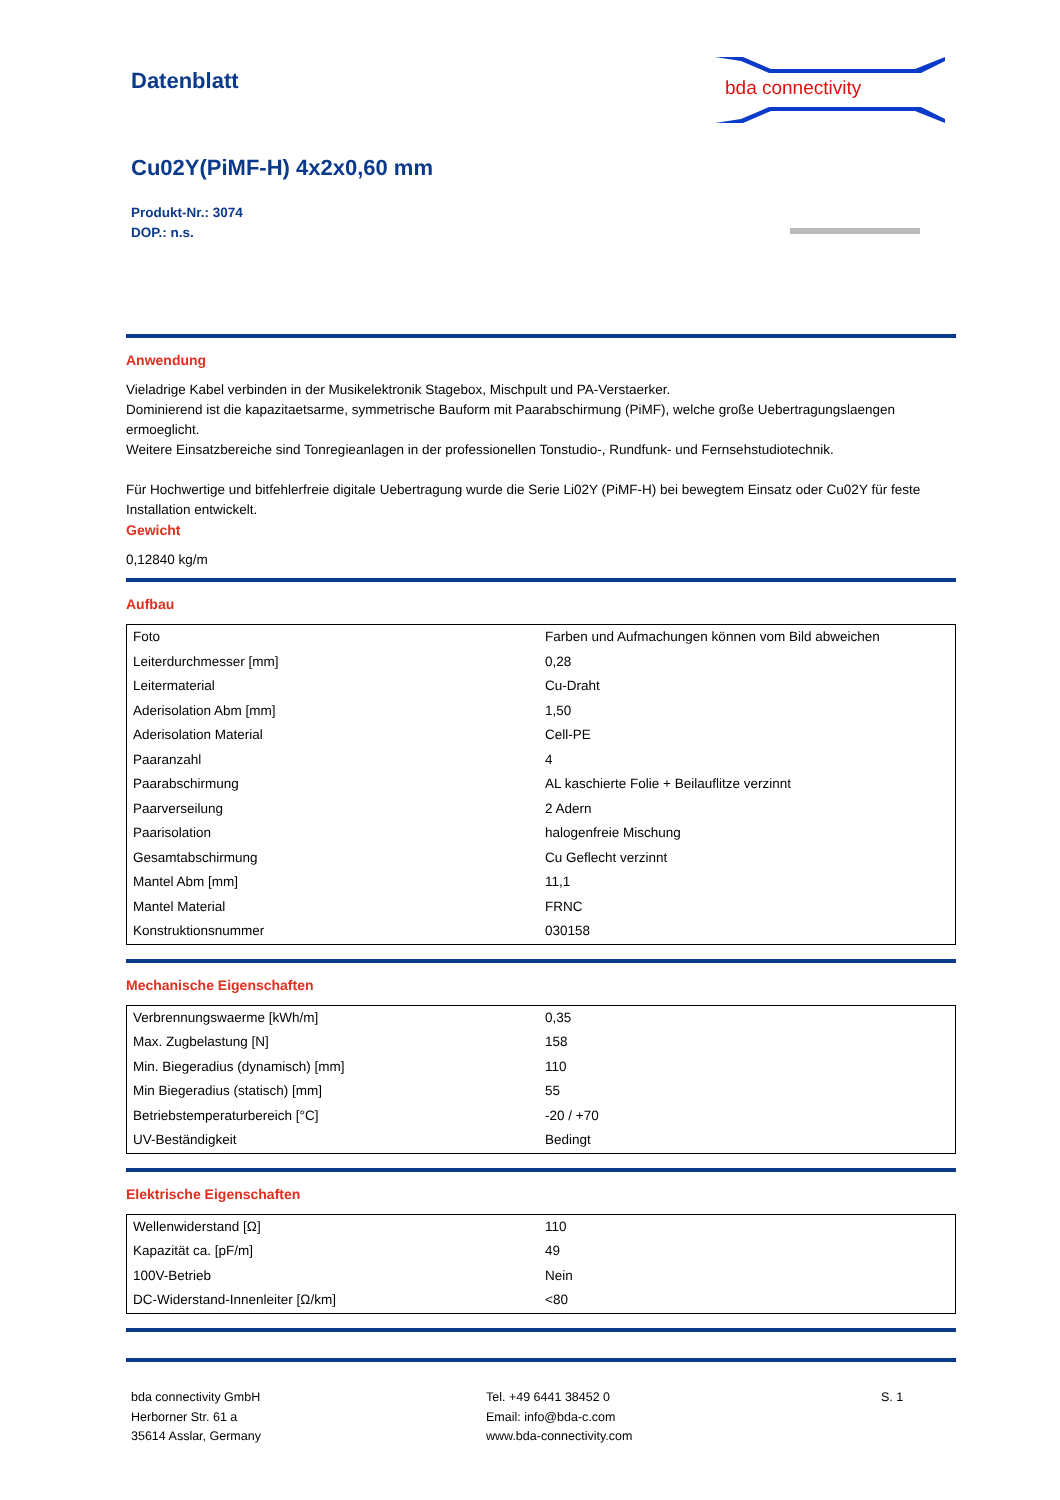Datenblatt
bda connectivity
Cu02Y(PiMF-H) 4x2x0,60 mm
Produkt-Nr.: 3074
DOP.: n.s.
Anwendung
Vieladrige Kabel verbinden in der Musikelektronik Stagebox, Mischpult und PA-Verstaerker.
Dominierend ist die kapazitaetsarme, symmetrische Bauform mit Paarabschirmung (PiMF), welche große Uebertragungslaengen ermoeglicht.
Weitere Einsatzbereiche sind Tonregieanlagen in der professionellen Tonstudio-, Rundfunk- und Fernsehstudiotechnik.
Für Hochwertige und bitfehlerfreie digitale Uebertragung wurde die Serie Li02Y (PiMF-H) bei bewegtem Einsatz oder Cu02Y für feste Installation entwickelt.
Gewicht
0,12840 kg/m
Aufbau
| Foto | Farben und Aufmachungen können vom Bild abweichen |
| Leiterdurchmesser [mm] | 0,28 |
| Leitermaterial | Cu-Draht |
| Aderisolation Abm [mm] | 1,50 |
| Aderisolation Material | Cell-PE |
| Paaranzahl | 4 |
| Paarabschirmung | AL kaschierte Folie + Beilauflitze verzinnt |
| Paarverseilung | 2 Adern |
| Paarisolation | halogenfreie Mischung |
| Gesamtabschirmung | Cu Geflecht verzinnt |
| Mantel Abm [mm] | 11,1 |
| Mantel Material | FRNC |
| Konstruktionsnummer | 030158 |
Mechanische Eigenschaften
| Verbrennungswaerme [kWh/m] | 0,35 |
| Max. Zugbelastung [N] | 158 |
| Min. Biegeradius (dynamisch) [mm] | 110 |
| Min Biegeradius (statisch) [mm] | 55 |
| Betriebstemperaturbereich [°C] | -20 / +70 |
| UV-Beständigkeit | Bedingt |
Elektrische Eigenschaften
| Wellenwiderstand [Ω] | 110 |
| Kapazität ca. [pF/m] | 49 |
| 100V-Betrieb | Nein |
| DC-Widerstand-Innenleiter [Ω/km] | <80 |
bda connectivity GmbH
Herborner Str. 61 a
35614 Asslar, Germany
Tel. +49 6441 38452 0
Email: info@bda-c.com
www.bda-connectivity.com
S. 1